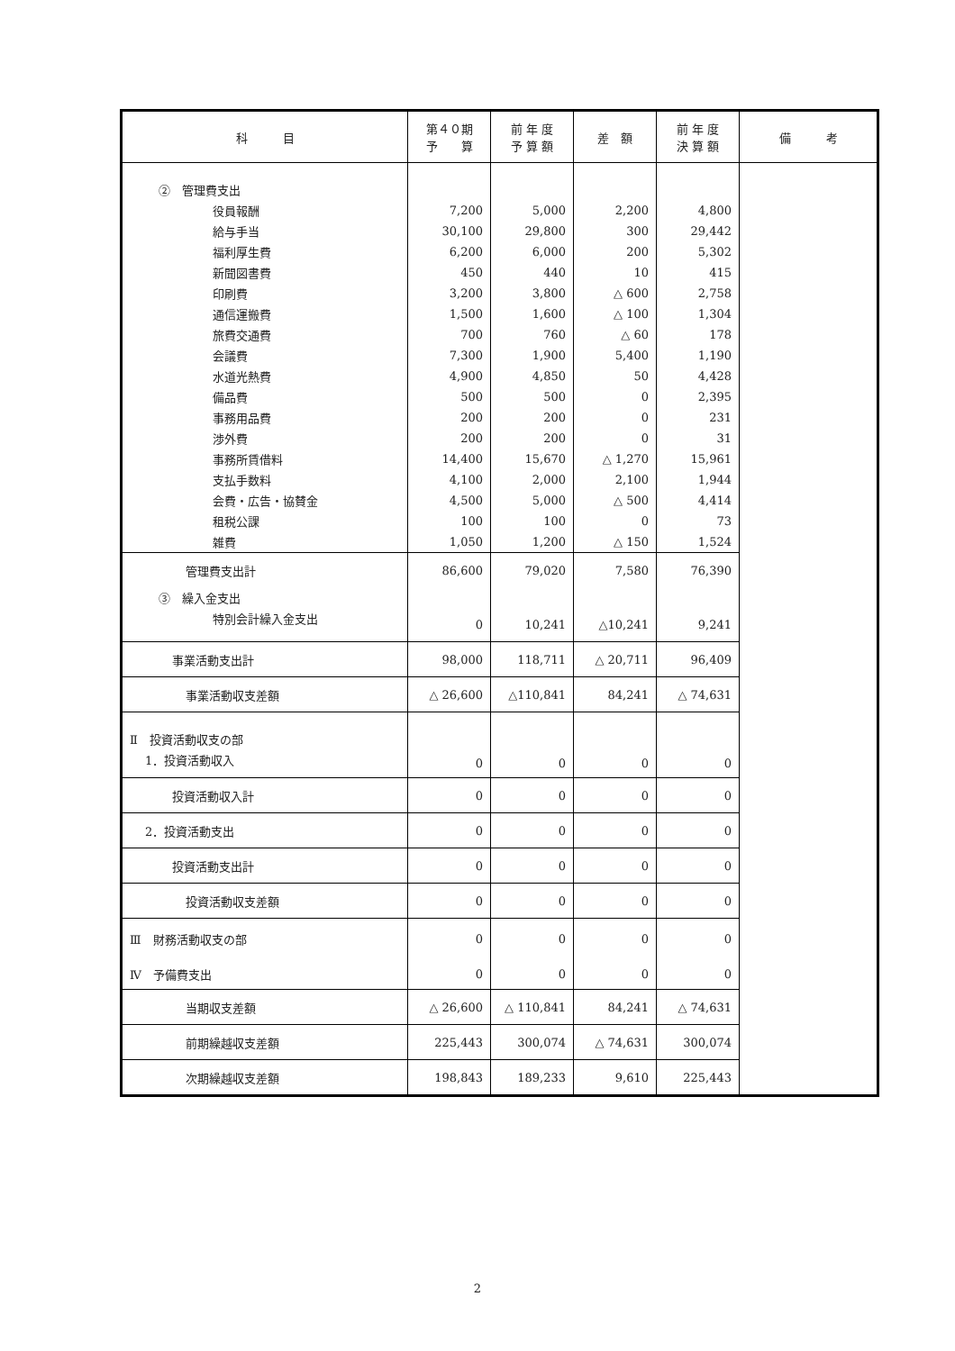| 科 目 | 第４０期 予 算 | 前 年 度 予 算 額 | 差 額 | 前 年 度 決 算 額 | 備 考 |
| --- | --- | --- | --- | --- | --- |
| ② 管理費支出 | | | | | |
| 役員報酬 | 7,200 | 5,000 | 2,200 | 4,800 | |
| 給与手当 | 30,100 | 29,800 | 300 | 29,442 | |
| 福利厚生費 | 6,200 | 6,000 | 200 | 5,302 | |
| 新聞図書費 | 450 | 440 | 10 | 415 | |
| 印刷費 | 3,200 | 3,800 | △ 600 | 2,758 | |
| 通信運搬費 | 1,500 | 1,600 | △ 100 | 1,304 | |
| 旅費交通費 | 700 | 760 | △ 60 | 178 | |
| 会議費 | 7,300 | 1,900 | 5,400 | 1,190 | |
| 水道光熱費 | 4,900 | 4,850 | 50 | 4,428 | |
| 備品費 | 500 | 500 | 0 | 2,395 | |
| 事務用品費 | 200 | 200 | 0 | 231 | |
| 渉外費 | 200 | 200 | 0 | 31 | |
| 事務所賃借料 | 14,400 | 15,670 | △ 1,270 | 15,961 | |
| 支払手数料 | 4,100 | 2,000 | 2,100 | 1,944 | |
| 会費・広告・協賛金 | 4,500 | 5,000 | △ 500 | 4,414 | |
| 租税公課 | 100 | 100 | 0 | 73 | |
| 雑費 | 1,050 | 1,200 | △ 150 | 1,524 | |
| 管理費支出計 | 86,600 | 79,020 | 7,580 | 76,390 | |
| ③ 繰入金支出 | | | | | |
| 特別会計繰入金支出 | 0 | 10,241 | △10,241 | 9,241 | |
| 事業活動支出計 | 98,000 | 118,711 | △ 20,711 | 96,409 | |
| 事業活動収支差額 | △ 26,600 | △110,841 | 84,241 | △ 74,631 | |
| Ⅱ 投資活動収支の部 | | | | | |
| 1．投資活動収入 | 0 | 0 | 0 | 0 | |
| 投資活動収入計 | 0 | 0 | 0 | 0 | |
| 2．投資活動支出 | 0 | 0 | 0 | 0 | |
| 投資活動支出計 | 0 | 0 | 0 | 0 | |
| 投資活動収支差額 | 0 | 0 | 0 | 0 | |
| Ⅲ 財務活動収支の部 | 0 | 0 | 0 | 0 | |
| Ⅳ 予備費支出 | 0 | 0 | 0 | 0 | |
| 当期収支差額 | △ 26,600 | △ 110,841 | 84,241 | △ 74,631 | |
| 前期繰越収支差額 | 225,443 | 300,074 | △ 74,631 | 300,074 | |
| 次期繰越収支差額 | 198,843 | 189,233 | 9,610 | 225,443 | |
2